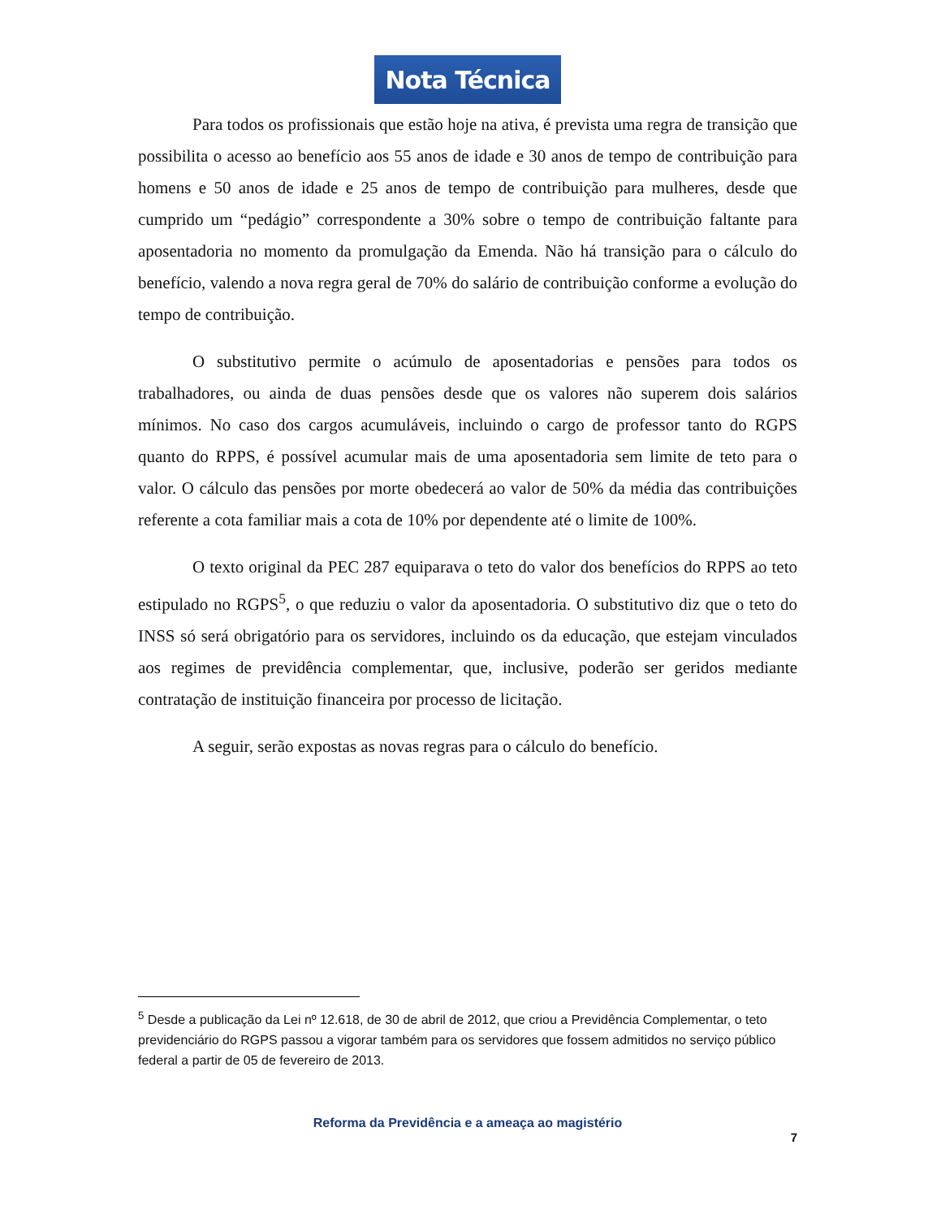Nota Técnica
Para todos os profissionais que estão hoje na ativa, é prevista uma regra de transição que possibilita o acesso ao benefício aos 55 anos de idade e 30 anos de tempo de contribuição para homens e 50 anos de idade e 25 anos de tempo de contribuição para mulheres, desde que cumprido um “pedágio” correspondente a 30% sobre o tempo de contribuição faltante para aposentadoria no momento da promulgação da Emenda. Não há transição para o cálculo do benefício, valendo a nova regra geral de 70% do salário de contribuição conforme a evolução do tempo de contribuição.
O substitutivo permite o acúmulo de aposentadorias e pensões para todos os trabalhadores, ou ainda de duas pensões desde que os valores não superem dois salários mínimos. No caso dos cargos acumuláveis, incluindo o cargo de professor tanto do RGPS quanto do RPPS, é possível acumular mais de uma aposentadoria sem limite de teto para o valor. O cálculo das pensões por morte obedecerá ao valor de 50% da média das contribuições referente a cota familiar mais a cota de 10% por dependente até o limite de 100%.
O texto original da PEC 287 equiparava o teto do valor dos benefícios do RPPS ao teto estipulado no RGPS<sup>5</sup>, o que reduziu o valor da aposentadoria. O substitutivo diz que o teto do INSS só será obrigatório para os servidores, incluindo os da educação, que estejam vinculados aos regimes de previdência complementar, que, inclusive, poderão ser geridos mediante contratação de instituição financeira por processo de licitação.
A seguir, serão expostas as novas regras para o cálculo do benefício.
<sup>5</sup> Desde a publicação da Lei nº 12.618, de 30 de abril de 2012, que criou a Previdência Complementar, o teto previdenciário do RGPS passou a vigorar também para os servidores que fossem admitidos no serviço público federal a partir de 05 de fevereiro de 2013.
Reforma da Previdência e a ameaça ao magistério
7